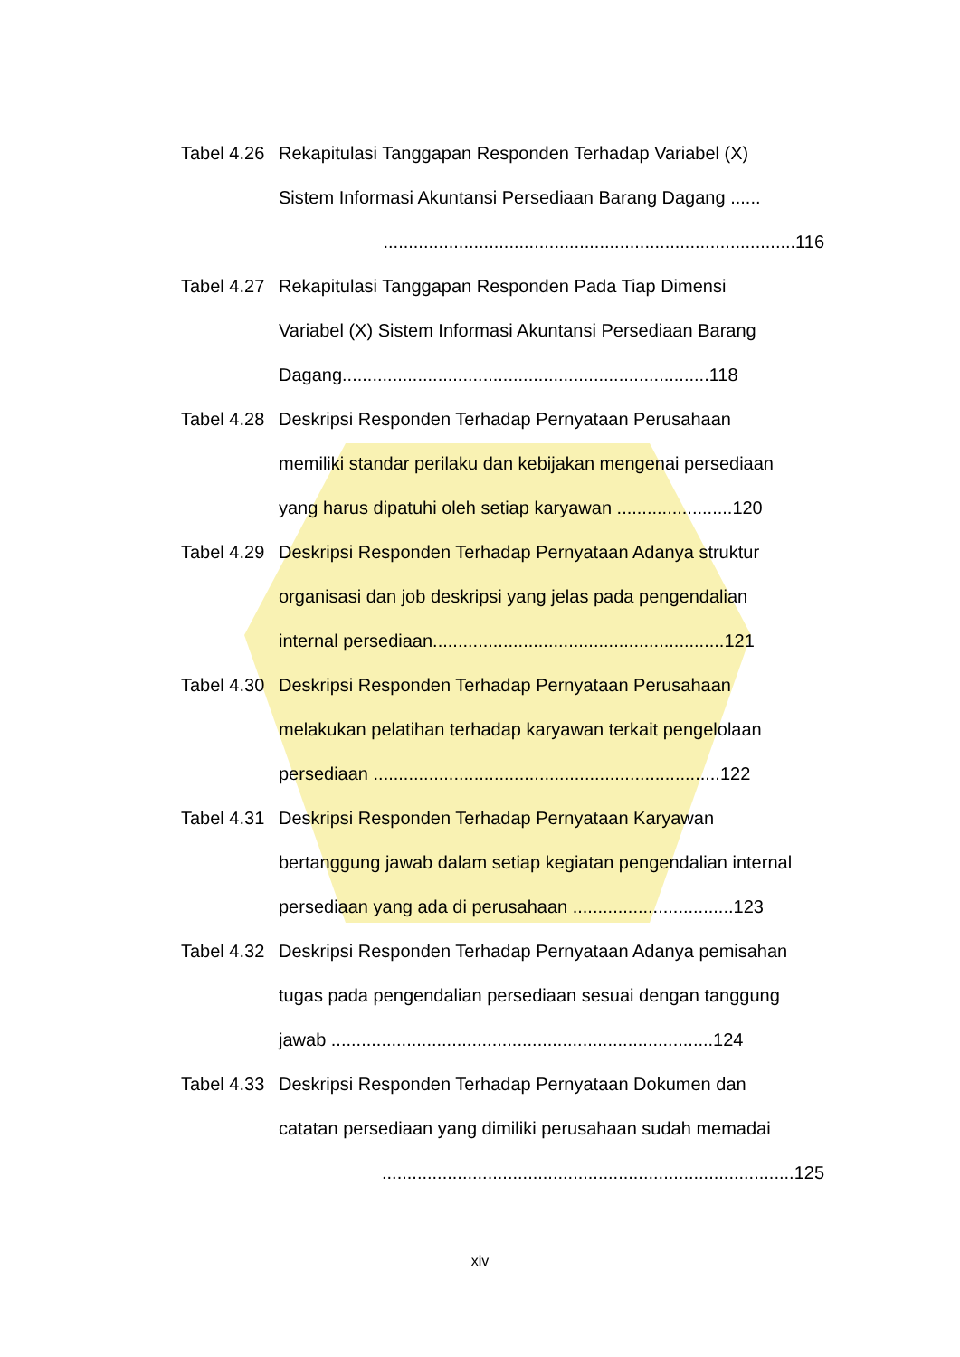Tabel 4.26
Rekapitulasi Tanggapan Responden Terhadap Variabel (X)
Sistem Informasi Akuntansi Persediaan Barang Dagang ......
..................................................................................116
Tabel 4.27
Rekapitulasi Tanggapan Responden Pada Tiap Dimensi
Variabel (X) Sistem Informasi Akuntansi Persediaan Barang
Dagang.........................................................................118
Tabel 4.28
Deskripsi Responden Terhadap Pernyataan Perusahaan
memiliki standar perilaku dan kebijakan mengenai persediaan
yang harus dipatuhi oleh setiap karyawan .......................120
Tabel 4.29
Deskripsi Responden Terhadap Pernyataan Adanya struktur
organisasi dan job deskripsi yang jelas pada pengendalian
internal persediaan..........................................................121
Tabel 4.30
Deskripsi Responden Terhadap Pernyataan Perusahaan
melakukan pelatihan terhadap karyawan terkait pengelolaan
persediaan .....................................................................122
Tabel 4.31
Deskripsi Responden Terhadap Pernyataan Karyawan
bertanggung jawab dalam setiap kegiatan pengendalian internal
persediaan yang ada di perusahaan ................................123
Tabel 4.32
Deskripsi Responden Terhadap Pernyataan Adanya pemisahan
tugas pada pengendalian persediaan sesuai dengan tanggung
jawab ............................................................................124
Tabel 4.33
Deskripsi Responden Terhadap Pernyataan Dokumen dan
catatan persediaan yang dimiliki perusahaan sudah memadai
..................................................................................125
xiv